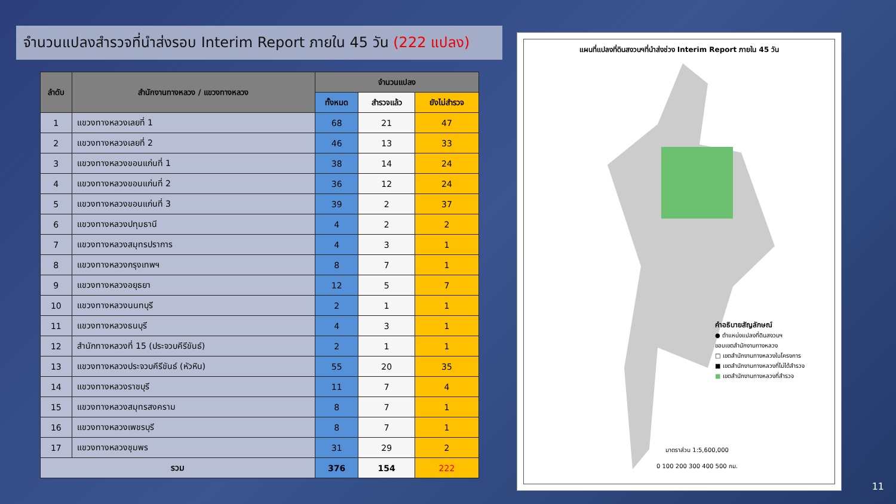จำนวนแปลงสำรวจที่นำส่งรอบ Interim Report ภายใน 45 วัน (222 แปลง)
| ลำดับ | สำนักงานทางหลวง / แขวงทางหลวง | จำนวนแปลง | | |
| --- | --- | --- | --- | --- |
| | | ทั้งหมด | สำรวจแล้ว | ยังไม่สำรวจ |
| 1 | แขวงทางหลวงเลยที่ 1 | 68 | 21 | 47 |
| 2 | แขวงทางหลวงเลยที่ 2 | 46 | 13 | 33 |
| 3 | แขวงทางหลวงขอนแก่นที่ 1 | 38 | 14 | 24 |
| 4 | แขวงทางหลวงขอนแก่นที่ 2 | 36 | 12 | 24 |
| 5 | แขวงทางหลวงขอนแก่นที่ 3 | 39 | 2 | 37 |
| 6 | แขวงทางหลวงปทุมธานี | 4 | 2 | 2 |
| 7 | แขวงทางหลวงสมุทรปราการ | 4 | 3 | 1 |
| 8 | แขวงทางหลวงกรุงเทพฯ | 8 | 7 | 1 |
| 9 | แขวงทางหลวงอยุธยา | 12 | 5 | 7 |
| 10 | แขวงทางหลวงนนทบุรี | 2 | 1 | 1 |
| 11 | แขวงทางหลวงธนบุรี | 4 | 3 | 1 |
| 12 | สำนักทางหลวงที่ 15 (ประจวบคีรีขันธ์) | 2 | 1 | 1 |
| 13 | แขวงทางหลวงประจวบคีรีขันธ์ (หัวหิน) | 55 | 20 | 35 |
| 14 | แขวงทางหลวงราชบุรี | 11 | 7 | 4 |
| 15 | แขวงทางหลวงสมุทรสงคราม | 8 | 7 | 1 |
| 16 | แขวงทางหลวงเพชรบุรี | 8 | 7 | 1 |
| 17 | แขวงทางหลวงชุมพร | 31 | 29 | 2 |
| รวม | | 376 | 154 | 222 |
แผนที่แปลงที่ดินสงวนฯที่นำส่งช่วง Interim Report ภายใน 45 วัน
คำอธิบายสัญลักษณ์
● ตำแหน่งแปลงที่ดินสงวนฯ
ขอบเขตสำนักงานทางหลวง
□ เขตสำนักงานทางหลวงในโครงการ
■ เขตสำนักงานทางหลวงที่ไม่ได้สำรวจ
■ เขตสำนักงานทางหลวงที่สำรวจ
มาตราส่วน 1:5,600,000
0 100 200 300 400 500 กม.
11